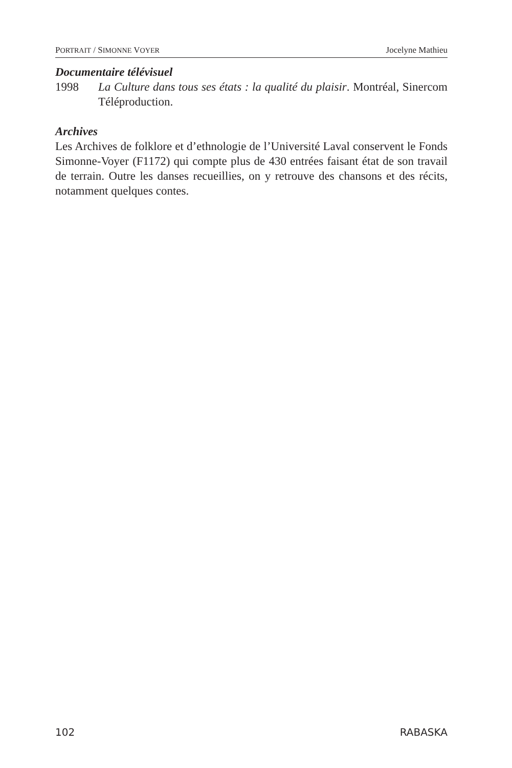PORTRAIT / SIMONNE VOYER Jocelyne Mathieu
Documentaire télévisuel
1998 La Culture dans tous ses états : la qualité du plaisir. Montréal, Sinercom Téléproduction.
Archives
Les Archives de folklore et d’ethnologie de l’Université Laval conservent le Fonds Simonne-Voyer (F1172) qui compte plus de 430 entrées faisant état de son travail de terrain. Outre les danses recueillies, on y retrouve des chansons et des récits, notamment quelques contes.
102 RABASKA